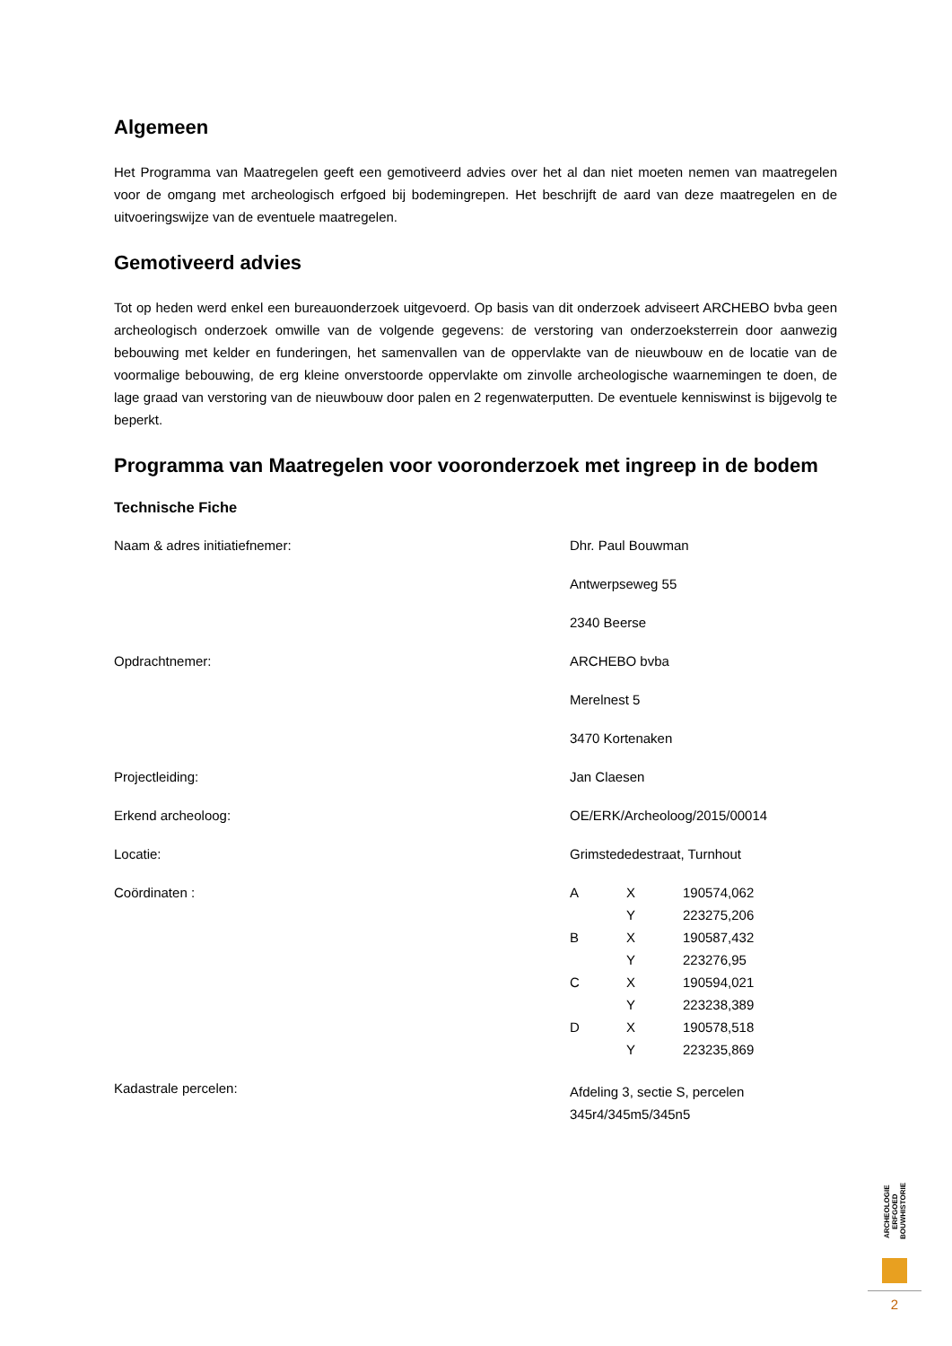Algemeen
Het Programma van Maatregelen geeft een gemotiveerd advies over het al dan niet moeten nemen van maatregelen voor de omgang met archeologisch erfgoed bij bodemingrepen. Het beschrijft de aard van deze maatregelen en de uitvoeringswijze van de eventuele maatregelen.
Gemotiveerd advies
Tot op heden werd enkel een bureauonderzoek uitgevoerd. Op basis van dit onderzoek adviseert ARCHEBO bvba geen archeologisch onderzoek omwille van de volgende gegevens: de verstoring van onderzoeksterrein door aanwezig bebouwing met kelder en funderingen, het samenvallen van de oppervlakte van de nieuwbouw en de locatie van de voormalige bebouwing, de erg kleine onverstoorde oppervlakte om zinvolle archeologische waarnemingen te doen, de lage graad van verstoring van de nieuwbouw door palen en 2 regenwaterputten. De eventuele kenniswinst is bijgevolg te beperkt.
Programma van Maatregelen voor vooronderzoek met ingreep in de bodem
Technische Fiche
| Naam & adres initiatiefnemer: | Dhr. Paul Bouwman |
| | Antwerpseweg 55 |
| | 2340 Beerse |
| Opdrachtnemer: | ARCHEBO bvba |
| | Merelnest 5 |
| | 3470 Kortenaken |
| Projectleiding: | Jan Claesen |
| Erkend archeoloog: | OE/ERK/Archeoloog/2015/00014 |
| Locatie: | Grimstededestraat, Turnhout |
| Coördinaten : | / A / X / 190574,062 / / / Y / 223275,206 / / B / X / 190587,432 / / / Y / 223276,95 / / C / X / 190594,021 / / / Y / 223238,389 / / D / X / 190578,518 / / / Y / 223235,869 / |
| Kadastrale percelen: | Afdeling 3, sectie S, percelen 345r4/345m5/345n5 |
ARCHEOLOGIE ERFGOED BOUWHISTORIE
2